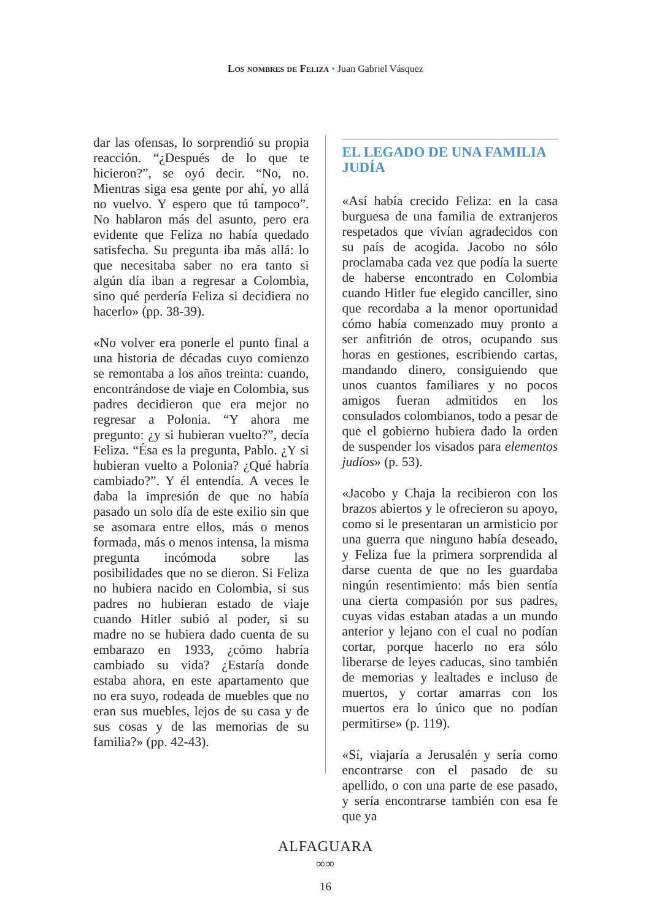Los nombres de Feliza • Juan Gabriel Vásquez
dar las ofensas, lo sorprendió su propia reacción. “¿Después de lo que te hicieron?”, se oyó decir. “No, no. Mientras siga esa gente por ahí, yo allá no vuelvo. Y espero que tú tampoco”. No hablaron más del asunto, pero era evidente que Feliza no había quedado satisfecha. Su pregunta iba más allá: lo que necesitaba saber no era tanto si algún día iban a regresar a Colombia, sino qué perdería Feliza si decidiera no hacerlo» (pp. 38-39).
«No volver era ponerle el punto final a una historia de décadas cuyo comienzo se remontaba a los años treinta: cuando, encontrándose de viaje en Colombia, sus padres decidieron que era mejor no regresar a Polonia. “Y ahora me pregunto: ¿y si hubieran vuelto?”, decía Feliza. “Ésa es la pregunta, Pablo. ¿Y si hubieran vuelto a Polonia? ¿Qué habría cambiado?”. Y él entendía. A veces le daba la impresión de que no había pasado un solo día de este exilio sin que se asomara entre ellos, más o menos formada, más o menos intensa, la misma pregunta incómoda sobre las posibilidades que no se dieron. Si Feliza no hubiera nacido en Colombia, si sus padres no hubieran estado de viaje cuando Hitler subió al poder, si su madre no se hubiera dado cuenta de su embarazo en 1933, ¿cómo habría cambiado su vida? ¿Estaría donde estaba ahora, en este apartamento que no era suyo, rodeada de muebles que no eran sus muebles, lejos de su casa y de sus cosas y de las memorias de su familia?» (pp. 42-43).
EL LEGADO DE UNA FAMILIA JUDÍA
«Así había crecido Feliza: en la casa burguesa de una familia de extranjeros respetados que vivían agradecidos con su país de acogida. Jacobo no sólo proclamaba cada vez que podía la suerte de haberse encontrado en Colombia cuando Hitler fue elegido canciller, sino que recordaba a la menor oportunidad cómo había comenzado muy pronto a ser anfitrión de otros, ocupando sus horas en gestiones, escribiendo cartas, mandando dinero, consiguiendo que unos cuantos familiares y no pocos amigos fueran admitidos en los consulados colombianos, todo a pesar de que el gobierno hubiera dado la orden de suspender los visados para elementos judíos» (p. 53).
«Jacobo y Chaja la recibieron con los brazos abiertos y le ofrecieron su apoyo, como si le presentaran un armisticio por una guerra que ninguno había deseado, y Feliza fue la primera sorprendida al darse cuenta de que no les guardaba ningún resentimiento: más bien sentía una cierta compasión por sus padres, cuyas vidas estaban atadas a un mundo anterior y lejano con el cual no podían cortar, porque hacerlo no era sólo liberarse de leyes caducas, sino también de memorias y lealtades e incluso de muertos, y cortar amarras con los muertos era lo único que no podían permitirse» (p. 119).
«Sí, viajaría a Jerusalén y sería como encontrarse con el pasado de su apellido, o con una parte de ese pasado, y sería encontrarse también con esa fe que ya
ALFAGUARA
∞∞
16